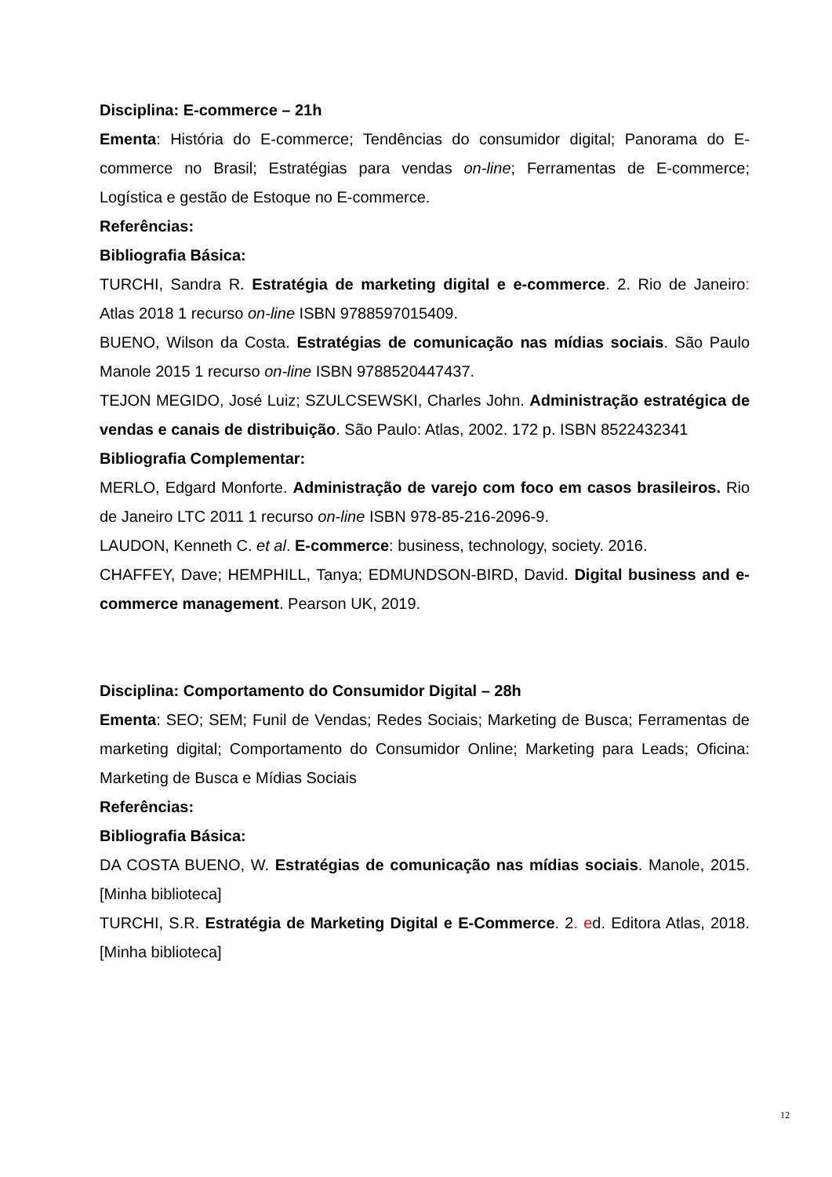Disciplina: E-commerce – 21h
Ementa: História do E-commerce; Tendências do consumidor digital; Panorama do E-commerce no Brasil; Estratégias para vendas on-line; Ferramentas de E-commerce; Logística e gestão de Estoque no E-commerce.
Referências:
Bibliografia Básica:
TURCHI, Sandra R. Estratégia de marketing digital e e-commerce. 2. Rio de Janeiro: Atlas 2018 1 recurso on-line ISBN 9788597015409.
BUENO, Wilson da Costa. Estratégias de comunicação nas mídias sociais. São Paulo Manole 2015 1 recurso on-line ISBN 9788520447437.
TEJON MEGIDO, José Luiz; SZULCSEWSKI, Charles John. Administração estratégica de vendas e canais de distribuição. São Paulo: Atlas, 2002. 172 p. ISBN 8522432341
Bibliografia Complementar:
MERLO, Edgard Monforte. Administração de varejo com foco em casos brasileiros. Rio de Janeiro LTC 2011 1 recurso on-line ISBN 978-85-216-2096-9.
LAUDON, Kenneth C. et al. E-commerce: business, technology, society. 2016.
CHAFFEY, Dave; HEMPHILL, Tanya; EDMUNDSON-BIRD, David. Digital business and e-commerce management. Pearson UK, 2019.
Disciplina: Comportamento do Consumidor Digital – 28h
Ementa: SEO; SEM; Funil de Vendas; Redes Sociais; Marketing de Busca; Ferramentas de marketing digital; Comportamento do Consumidor Online; Marketing para Leads; Oficina: Marketing de Busca e Mídias Sociais
Referências:
Bibliografia Básica:
DA COSTA BUENO, W. Estratégias de comunicação nas mídias sociais. Manole, 2015. [Minha biblioteca]
TURCHI, S.R. Estratégia de Marketing Digital e E-Commerce. 2. ed. Editora Atlas, 2018. [Minha biblioteca]
12